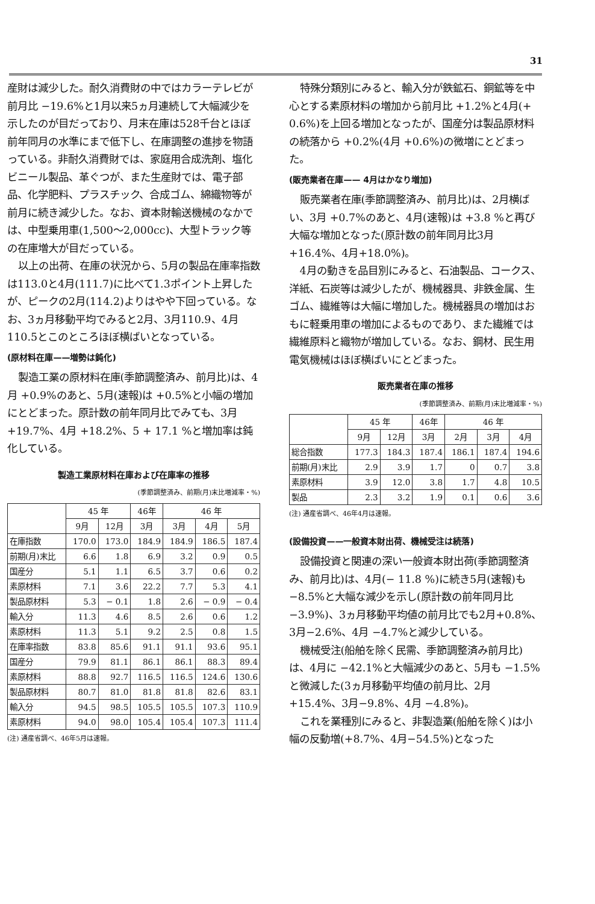31
産財は減少した。耐久消費財の中ではカラーテレビが前月比 −19.6%と1月以来5ヵ月連続して大幅減少を示したのが目だっており、月末在庫は528千台とほぼ前年同月の水準にまで低下し、在庫調整の進捗を物語っている。非耐久消費財では、家庭用合成洗剤、塩化ビニール製品、革ぐつが、また生産財では、電子部品、化学肥料、プラスチック、合成ゴム、綿織物等が前月に続き減少した。なお、資本財輸送機械のなかでは、中型乗用車(1,500〜2,000cc)、大型トラック等の在庫増大が目だっている。
以上の出荷、在庫の状況から、5月の製品在庫率指数は113.0と4月(111.7)に比べて1.3ポイント上昇したが、ピークの2月(114.2)よりはやや下回っている。なお、3ヵ月移動平均でみると2月、3月110.9、4月110.5とこのところほぼ横ばいとなっている。
(原材料在庫——増勢は鈍化)
製造工業の原材料在庫(季節調整済み、前月比)は、4月 +0.9%のあと、5月(速報)は +0.5%と小幅の増加にとどまった。原計数の前年同月比でみても、3月 +19.7%、4月 +18.2%、5 + 17.1 %と増加率は鈍化している。
製造工業原材料在庫および在庫率の推移
(季節調整済み、前期(月)末比増減率・%)
| | 45 年 | | 46年 | 46 年 | | |
| --- | --- | --- | --- | --- | --- | --- |
| | 9月 | 12月 | 3月 | 3月 | 4月 | 5月 |
| 在庫指数 | 170.0 | 173.0 | 184.9 | 184.9 | 186.5 | 187.4 |
| 前期(月)末比 | 6.6 | 1.8 | 6.9 | 3.2 | 0.9 | 0.5 |
| 国産分 | 5.1 | 1.1 | 6.5 | 3.7 | 0.6 | 0.2 |
| 素原材料 | 7.1 | 3.6 | 22.2 | 7.7 | 5.3 | 4.1 |
| 製品原材料 | 5.3 | − 0.1 | 1.8 | 2.6 | − 0.9 | − 0.4 |
| 輸入分 | 11.3 | 4.6 | 8.5 | 2.6 | 0.6 | 1.2 |
| 素原材料 | 11.3 | 5.1 | 9.2 | 2.5 | 0.8 | 1.5 |
| 在庫率指数 | 83.8 | 85.6 | 91.1 | 91.1 | 93.6 | 95.1 |
| 国産分 | 79.9 | 81.1 | 86.1 | 86.1 | 88.3 | 89.4 |
| 素原材料 | 88.8 | 92.7 | 116.5 | 116.5 | 124.6 | 130.6 |
| 製品原材料 | 80.7 | 81.0 | 81.8 | 81.8 | 82.6 | 83.1 |
| 輸入分 | 94.5 | 98.5 | 105.5 | 105.5 | 107.3 | 110.9 |
| 素原材料 | 94.0 | 98.0 | 105.4 | 105.4 | 107.3 | 111.4 |
(注) 通産省調べ、46年5月は速報。
特殊分類別にみると、輸入分が鉄鉱石、銅鉱等を中心とする素原材料の増加から前月比 +1.2%と4月(+ 0.6%)を上回る増加となったが、国産分は製品原材料の続落から +0.2%(4月 +0.6%)の微増にとどまった。
(販売業者在庫—— 4月はかなり増加)
販売業者在庫(季節調整済み、前月比)は、2月横ばい、3月 +0.7%のあと、4月(速報)は +3.8 %と再び大幅な増加となった(原計数の前年同月比3月+16.4%、4月+18.0%)。
4月の動きを品目別にみると、石油製品、コークス、洋紙、石炭等は減少したが、機械器具、非鉄金属、生ゴム、繊維等は大幅に増加した。機械器具の増加はおもに軽乗用車の増加によるものであり、また繊維では繊維原料と織物が増加している。なお、鋼材、民生用電気機械はほぼ横ばいにとどまった。
販売業者在庫の推移
(季節調整済み、前期(月)末比増減率・%)
| | 45 年 | | 46年 | 46 年 | | |
| --- | --- | --- | --- | --- | --- | --- |
| | 9月 | 12月 | 3月 | 2月 | 3月 | 4月 |
| 総合指数 | 177.3 | 184.3 | 187.4 | 186.1 | 187.4 | 194.6 |
| 前期(月)末比 | 2.9 | 3.9 | 1.7 | 0 | 0.7 | 3.8 |
| 素原材料 | 3.9 | 12.0 | 3.8 | 1.7 | 4.8 | 10.5 |
| 製品 | 2.3 | 3.2 | 1.9 | 0.1 | 0.6 | 3.6 |
(注) 通産省調べ、46年4月は速報。
(設備投資——一般資本財出荷、機械受注は続落)
設備投資と関連の深い一般資本財出荷(季節調整済み、前月比)は、4月(− 11.8 %)に続き5月(速報)も −8.5%と大幅な減少を示し(原計数の前年同月比 −3.9%)、3ヵ月移動平均値の前月比でも2月+0.8%、3月−2.6%、4月 −4.7%と減少している。
機械受注(船舶を除く民需、季節調整済み前月比)は、4月に −42.1%と大幅減少のあと、5月も −1.5%と微減した(3ヵ月移動平均値の前月比、2月+15.4%、3月−9.8%、4月 −4.8%)。
これを業種別にみると、非製造業(船舶を除く)は小幅の反動増(+8.7%、4月−54.5%)となった